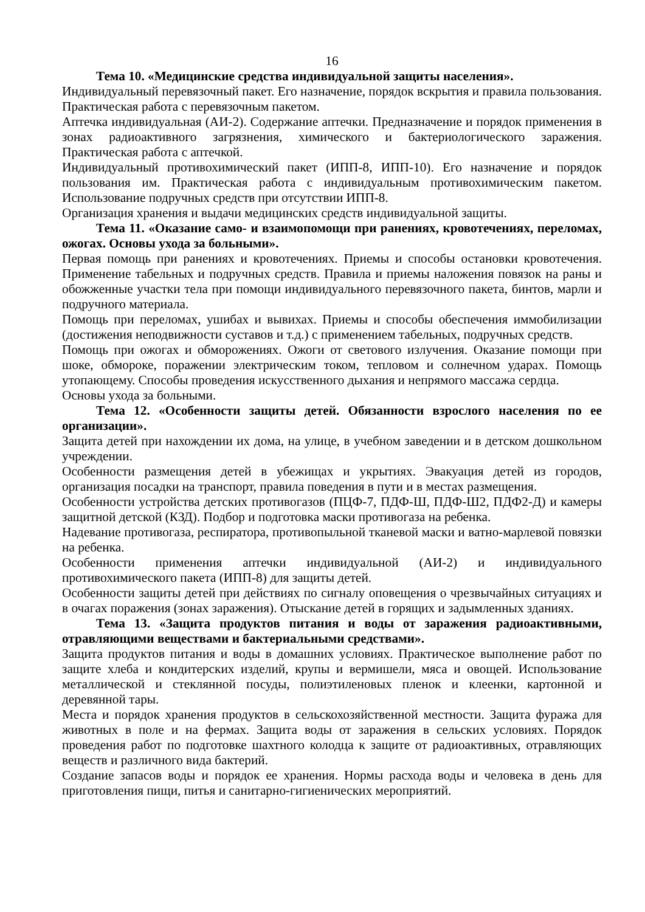16
Тема 10. «Медицинские средства индивидуальной защиты населения».
Индивидуальный перевязочный пакет. Его назначение, порядок вскрытия и правила пользования. Практическая работа с перевязочным пакетом.
Аптечка индивидуальная (АИ-2). Содержание аптечки. Предназначение и порядок применения в зонах радиоактивного загрязнения, химического и бактериологического заражения. Практическая работа с аптечкой.
Индивидуальный противохимический пакет (ИПП-8, ИПП-10). Его назначение и порядок пользования им. Практическая работа с индивидуальным противохимическим пакетом. Использование подручных средств при отсутствии ИПП-8.
Организация хранения и выдачи медицинских средств индивидуальной защиты.
Тема 11. «Оказание само- и взаимопомощи при ранениях, кровотечениях, переломах, ожогах. Основы ухода за больными».
Первая помощь при ранениях и кровотечениях. Приемы и способы остановки кровотечения. Применение табельных и подручных средств. Правила и приемы наложения повязок на раны и обожженные участки тела при помощи индивидуального перевязочного пакета, бинтов, марли и подручного материала.
Помощь при переломах, ушибах и вывихах. Приемы и способы обеспечения иммобилизации (достижения неподвижности суставов и т.д.) с применением табельных, подручных средств.
Помощь при ожогах и обморожениях. Ожоги от светового излучения. Оказание помощи при шоке, обмороке, поражении электрическим током, тепловом и солнечном ударах. Помощь утопающему. Способы проведения искусственного дыхания и непрямого массажа сердца.
Основы ухода за больными.
Тема 12. «Особенности защиты детей. Обязанности взрослого населения по ее организации».
Защита детей при нахождении их дома, на улице, в учебном заведении и в детском дошкольном учреждении.
Особенности размещения детей в убежищах и укрытиях. Эвакуация детей из городов, организация посадки на транспорт, правила поведения в пути и в местах размещения.
Особенности устройства детских противогазов (ПЦФ-7, ПДФ-Ш, ПДФ-Ш2, ПДФ2-Д) и камеры защитной детской (КЗД). Подбор и подготовка маски противогаза на ребенка.
Надевание противогаза, респиратора, противопыльной тканевой маски и ватно-марлевой повязки на ребенка.
Особенности применения аптечки индивидуальной (АИ-2) и индивидуального противохимического пакета (ИПП-8) для защиты детей.
Особенности защиты детей при действиях по сигналу оповещения о чрезвычайных ситуациях и в очагах поражения (зонах заражения). Отыскание детей в горящих и задымленных зданиях.
Тема 13. «Защита продуктов питания и воды от заражения радиоактивными, отравляющими веществами и бактериальными средствами».
Защита продуктов питания и воды в домашних условиях. Практическое выполнение работ по защите хлеба и кондитерских изделий, крупы и вермишели, мяса и овощей. Использование металлической и стеклянной посуды, полиэтиленовых пленок и клеенки, картонной и деревянной тары.
Места и порядок хранения продуктов в сельскохозяйственной местности. Защита фуража для животных в поле и на фермах. Защита воды от заражения в сельских условиях. Порядок проведения работ по подготовке шахтного колодца к защите от радиоактивных, отравляющих веществ и различного вида бактерий.
Создание запасов воды и порядок ее хранения. Нормы расхода воды и человека в день для приготовления пищи, питья и санитарно-гигиенических мероприятий.